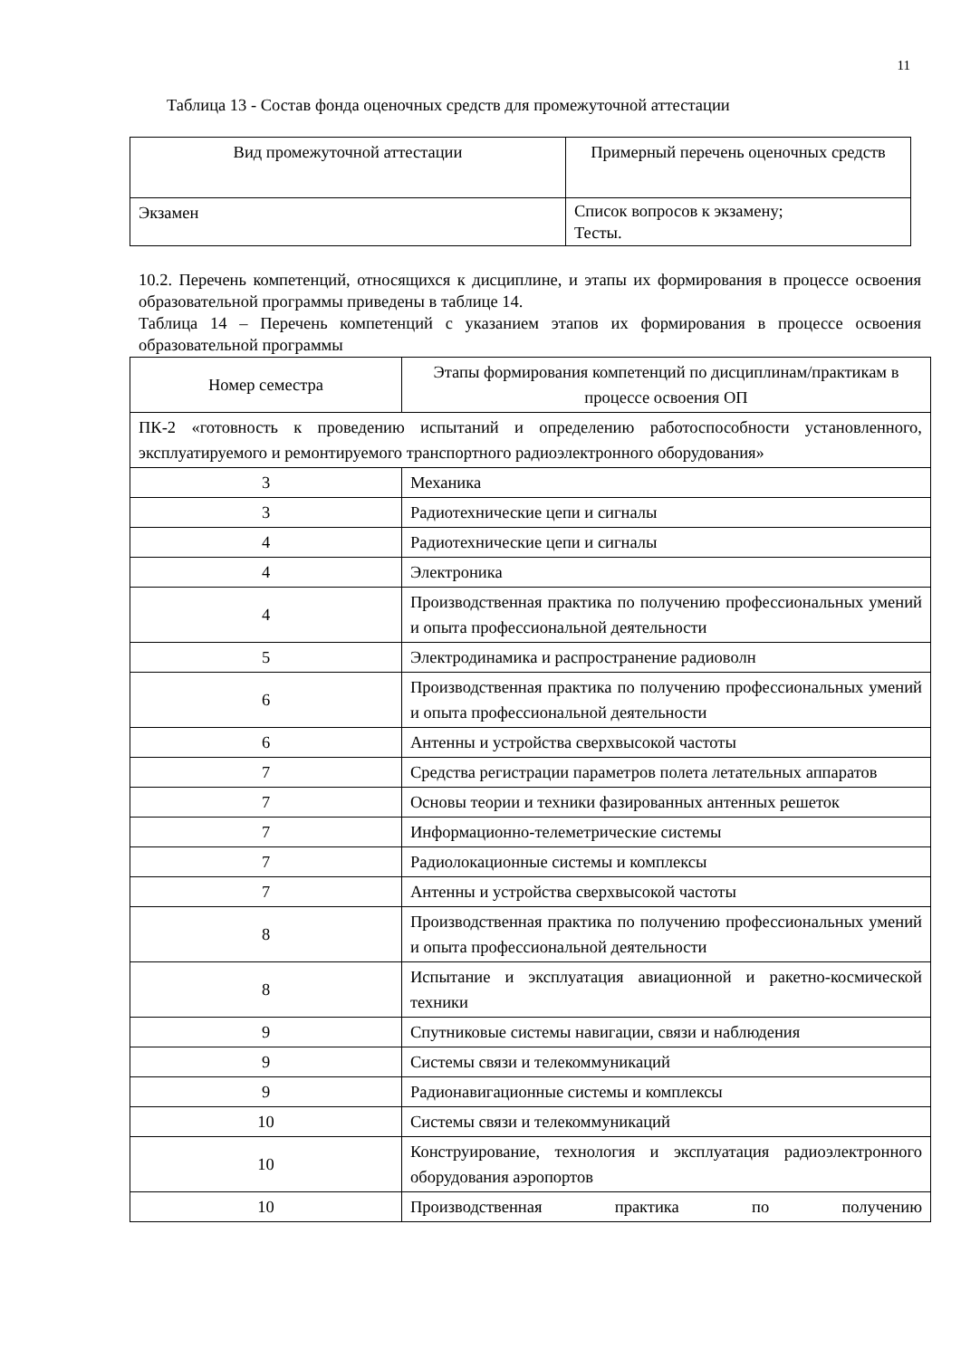11
Таблица 13 - Состав фонда оценочных средств для промежуточной аттестации
| Вид промежуточной аттестации | Примерный перечень оценочных средств |
| Экзамен | Список вопросов к экзамену; Тесты. |
10.2. Перечень компетенций, относящихся к дисциплине, и этапы их формирования в процессе освоения образовательной программы приведены в таблице 14.
Таблица 14 – Перечень компетенций с указанием этапов их формирования в процессе освоения образовательной программы
| Номер семестра | Этапы формирования компетенций по дисциплинам/практикам в процессе освоения ОП |
| ПК-2 «готовность к проведению испытаний и определению работоспособности установленного, эксплуатируемого и ремонтируемого транспортного радиоэлектронного оборудования» | |
| 3 | Механика |
| 3 | Радиотехнические цепи и сигналы |
| 4 | Радиотехнические цепи и сигналы |
| 4 | Электроника |
| 4 | Производственная практика по получению профессиональных умений и опыта профессиональной деятельности |
| 5 | Электродинамика и распространение радиоволн |
| 6 | Производственная практика по получению профессиональных умений и опыта профессиональной деятельности |
| 6 | Антенны и устройства сверхвысокой частоты |
| 7 | Средства регистрации параметров полета летательных аппаратов |
| 7 | Основы теории и техники фазированных антенных решеток |
| 7 | Информационно-телеметрические системы |
| 7 | Радиолокационные системы и комплексы |
| 7 | Антенны и устройства сверхвысокой частоты |
| 8 | Производственная практика по получению профессиональных умений и опыта профессиональной деятельности |
| 8 | Испытание и эксплуатация авиационной и ракетно-космической техники |
| 9 | Спутниковые системы навигации, связи и наблюдения |
| 9 | Системы связи и телекоммуникаций |
| 9 | Радионавигационные системы и комплексы |
| 10 | Системы связи и телекоммуникаций |
| 10 | Конструирование, технология и эксплуатация радиоэлектронного оборудования аэропортов |
| 10 | Производственная практика по получению |